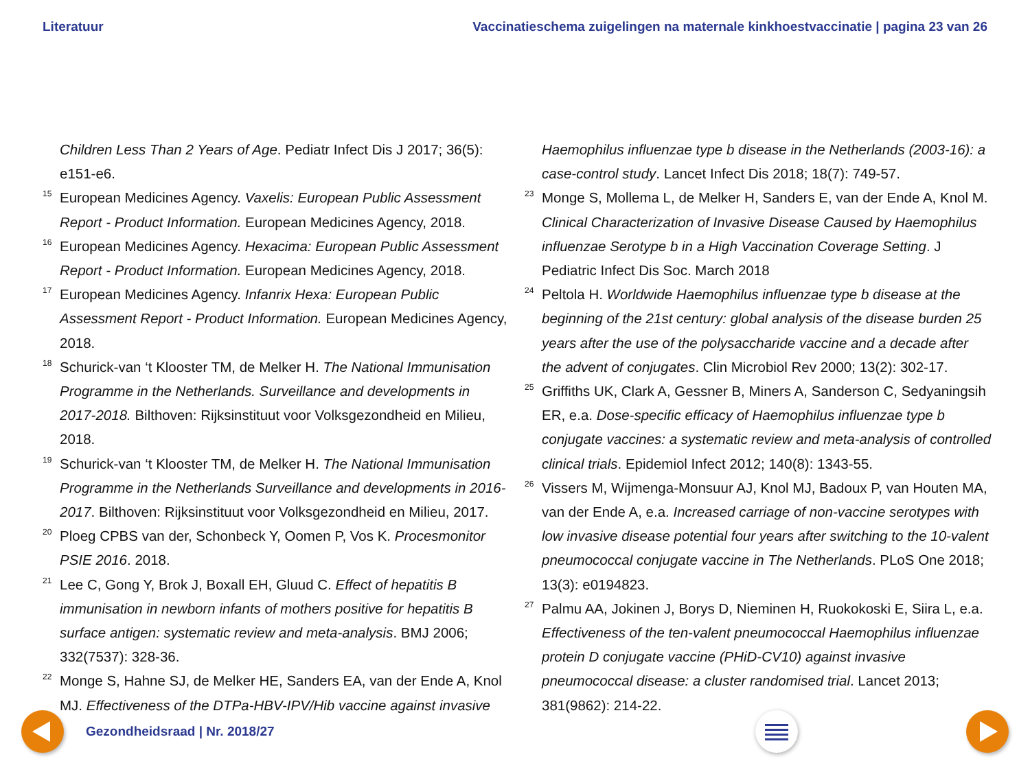Literatuur Vaccinatieschema zuigelingen na maternale kinkhoestvaccinatie | pagina 23 van 26
Children Less Than 2 Years of Age. Pediatr Infect Dis J 2017; 36(5): e151-e6.
15 European Medicines Agency. Vaxelis: European Public Assessment Report - Product Information. European Medicines Agency, 2018.
16 European Medicines Agency. Hexacima: European Public Assessment Report - Product Information. European Medicines Agency, 2018.
17 European Medicines Agency. Infanrix Hexa: European Public Assessment Report - Product Information. European Medicines Agency, 2018.
18 Schurick-van ‘t Klooster TM, de Melker H. The National Immunisation Programme in the Netherlands. Surveillance and developments in 2017-2018. Bilthoven: Rijksinstituut voor Volksgezondheid en Milieu, 2018.
19 Schurick-van ‘t Klooster TM, de Melker H. The National Immunisation Programme in the Netherlands Surveillance and developments in 2016-2017. Bilthoven: Rijksinstituut voor Volksgezondheid en Milieu, 2017.
20 Ploeg CPBS van der, Schonbeck Y, Oomen P, Vos K. Procesmonitor PSIE 2016. 2018.
21 Lee C, Gong Y, Brok J, Boxall EH, Gluud C. Effect of hepatitis B immunisation in newborn infants of mothers positive for hepatitis B surface antigen: systematic review and meta-analysis. BMJ 2006; 332(7537): 328-36.
22 Monge S, Hahne SJ, de Melker HE, Sanders EA, van der Ende A, Knol MJ. Effectiveness of the DTPa-HBV-IPV/Hib vaccine against invasive
Haemophilus influenzae type b disease in the Netherlands (2003-16): a case-control study. Lancet Infect Dis 2018; 18(7): 749-57.
23 Monge S, Mollema L, de Melker H, Sanders E, van der Ende A, Knol M. Clinical Characterization of Invasive Disease Caused by Haemophilus influenzae Serotype b in a High Vaccination Coverage Setting. J Pediatric Infect Dis Soc. March 2018
24 Peltola H. Worldwide Haemophilus influenzae type b disease at the beginning of the 21st century: global analysis of the disease burden 25 years after the use of the polysaccharide vaccine and a decade after the advent of conjugates. Clin Microbiol Rev 2000; 13(2): 302-17.
25 Griffiths UK, Clark A, Gessner B, Miners A, Sanderson C, Sedyaningsih ER, e.a. Dose-specific efficacy of Haemophilus influenzae type b conjugate vaccines: a systematic review and meta-analysis of controlled clinical trials. Epidemiol Infect 2012; 140(8): 1343-55.
26 Vissers M, Wijmenga-Monsuur AJ, Knol MJ, Badoux P, van Houten MA, van der Ende A, e.a. Increased carriage of non-vaccine serotypes with low invasive disease potential four years after switching to the 10-valent pneumococcal conjugate vaccine in The Netherlands. PLoS One 2018; 13(3): e0194823.
27 Palmu AA, Jokinen J, Borys D, Nieminen H, Ruokokoski E, Siira L, e.a. Effectiveness of the ten-valent pneumococcal Haemophilus influenzae protein D conjugate vaccine (PHiD-CV10) against invasive pneumococcal disease: a cluster randomised trial. Lancet 2013; 381(9862): 214-22.
Gezondheidsraad | Nr. 2018/27